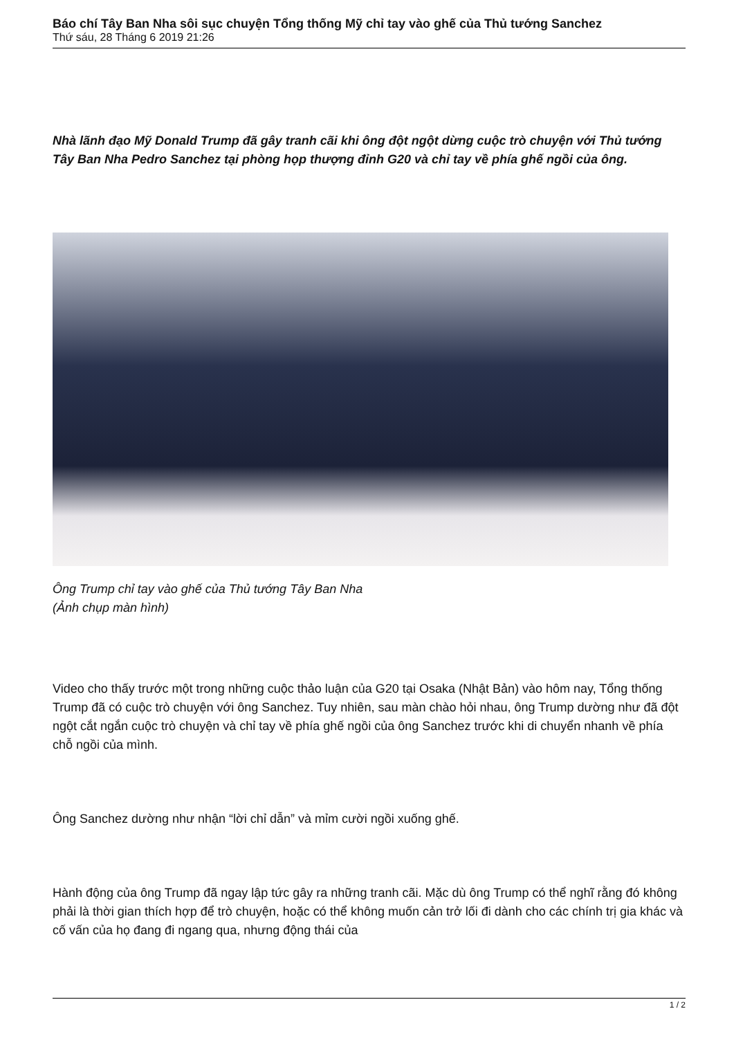Báo chí Tây Ban Nha sôi sục chuyện Tổng thống Mỹ chỉ tay vào ghế của Thủ tướng Sanchez
Thứ sáu, 28 Tháng 6 2019 21:26
Nhà lãnh đạo Mỹ Donald Trump đã gây tranh cãi khi ông đột ngột dừng cuộc trò chuyện với Thủ tướng Tây Ban Nha Pedro Sanchez tại phòng họp thượng đỉnh G20 và chỉ tay về phía ghế ngồi của ông.
Ông Trump chỉ tay vào ghế của Thủ tướng Tây Ban Nha
(Ảnh chụp màn hình)
Video cho thấy trước một trong những cuộc thảo luận của G20 tại Osaka (Nhật Bản) vào hôm nay, Tổng thống Trump đã có cuộc trò chuyện với ông Sanchez. Tuy nhiên, sau màn chào hỏi nhau, ông Trump dường như đã đột ngột cắt ngắn cuộc trò chuyện và chỉ tay về phía ghế ngồi của ông Sanchez trước khi di chuyển nhanh về phía chỗ ngồi của mình.
Ông Sanchez dường như nhận “lời chỉ dẫn” và mỉm cười ngồi xuống ghế.
Hành động của ông Trump đã ngay lập tức gây ra những tranh cãi. Mặc dù ông Trump có thể nghĩ rằng đó không phải là thời gian thích hợp để trò chuyện, hoặc có thể không muốn cản trở lối đi dành cho các chính trị gia khác và cố vấn của họ đang đi ngang qua, nhưng động thái của
1 / 2